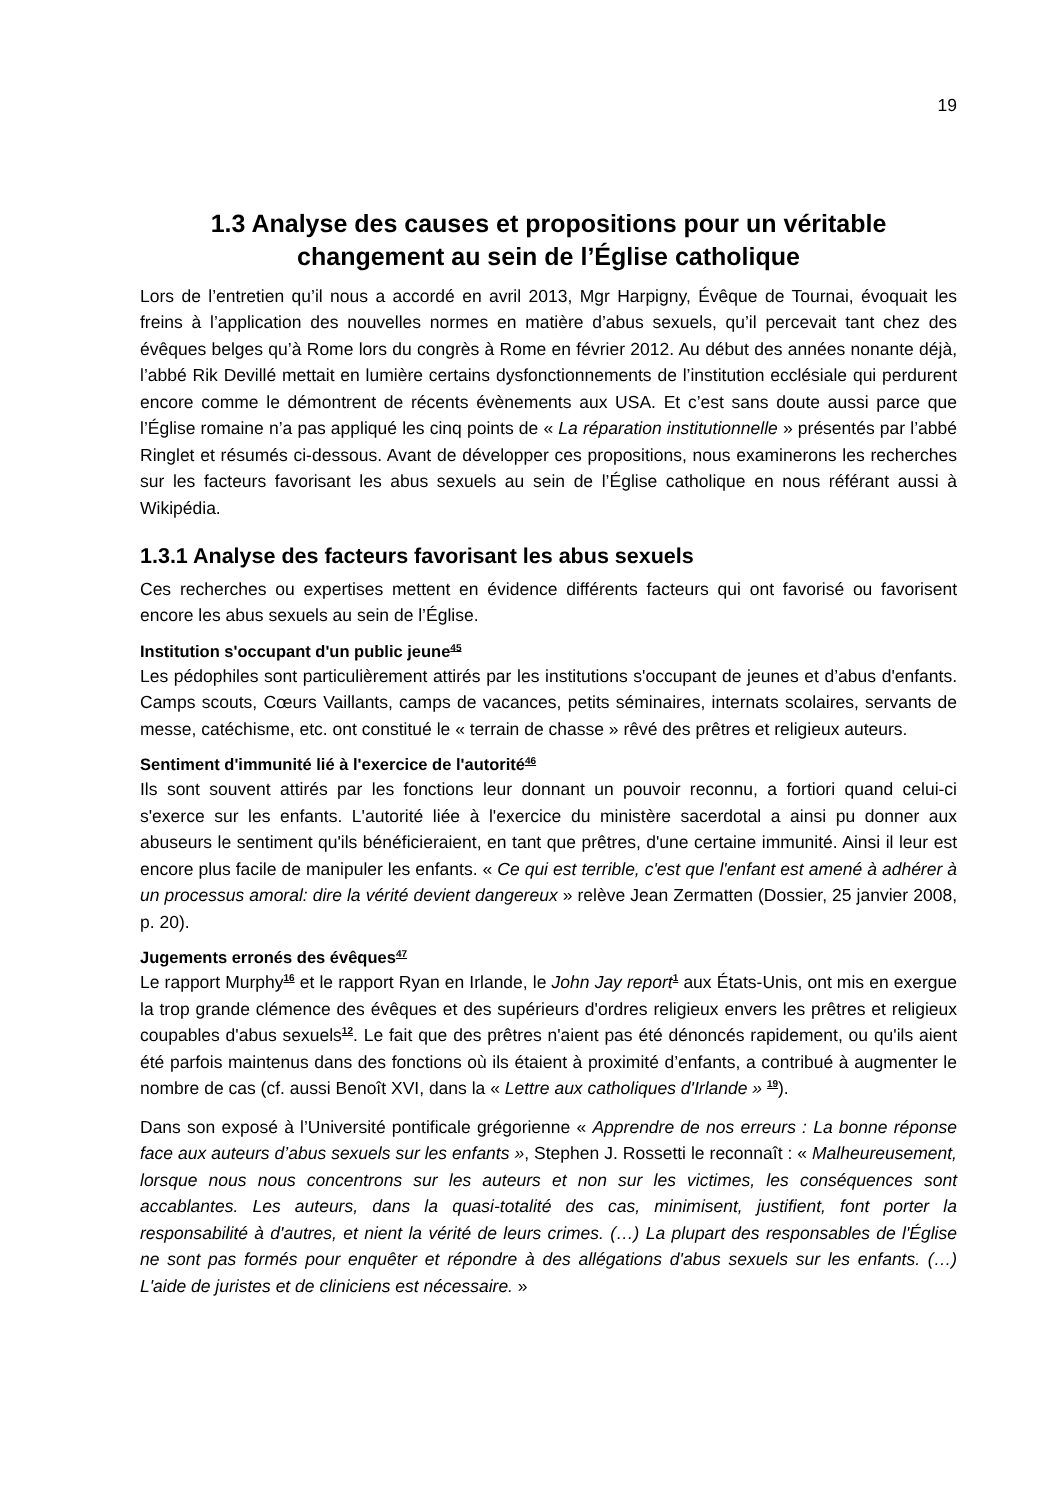19
1.3 Analyse des causes et propositions pour un véritable changement au sein de l’Église catholique
Lors de l’entretien qu’il nous a accordé en avril 2013, Mgr Harpigny, Évêque de Tournai, évoquait les freins à l’application des nouvelles normes en matière d’abus sexuels, qu’il percevait tant chez des évêques belges qu’à Rome lors du congrès à Rome en février 2012. Au début des années nonante déjà, l’abbé Rik Devillé mettait en lumière certains dysfonctionnements de l’institution ecclésiale qui perdurent encore comme le démontrent de récents évènements aux USA. Et c’est sans doute aussi parce que l’Église romaine n’a pas appliqué les cinq points de « La réparation institutionnelle » présentés par l’abbé Ringlet et résumés ci-dessous. Avant de développer ces propositions, nous examinerons les recherches sur les facteurs favorisant les abus sexuels au sein de l’Église catholique en nous référant aussi à Wikipédia.
1.3.1 Analyse des facteurs favorisant les abus sexuels
Ces recherches ou expertises mettent en évidence différents facteurs qui ont favorisé ou favorisent encore les abus sexuels au sein de l’Église.
Institution s'occupant d'un public jeune<sup>45</sup>
Les pédophiles sont particulièrement attirés par les institutions s'occupant de jeunes et d’abus d'enfants. Camps scouts, Cœurs Vaillants, camps de vacances, petits séminaires, internats scolaires, servants de messe, catéchisme, etc. ont constitué le « terrain de chasse » rêvé des prêtres et religieux auteurs.
Sentiment d'immunité lié à l'exercice de l'autorité<sup>46</sup>
Ils sont souvent attirés par les fonctions leur donnant un pouvoir reconnu, a fortiori quand celui-ci s'exerce sur les enfants. L'autorité liée à l'exercice du ministère sacerdotal a ainsi pu donner aux abuseurs le sentiment qu'ils bénéficieraient, en tant que prêtres, d'une certaine immunité. Ainsi il leur est encore plus facile de manipuler les enfants. « Ce qui est terrible, c'est que l'enfant est amené à adhérer à un processus amoral: dire la vérité devient dangereux » relève Jean Zermatten (Dossier, 25 janvier 2008, p. 20).
Jugements erronés des évêques<sup>47</sup>
Le rapport Murphy<sup>16</sup> et le rapport Ryan en Irlande, le John Jay report<sup>1</sup> aux États-Unis, ont mis en exergue la trop grande clémence des évêques et des supérieurs d'ordres religieux envers les prêtres et religieux coupables d'abus sexuels<sup>12</sup>. Le fait que des prêtres n'aient pas été dénoncés rapidement, ou qu'ils aient été parfois maintenus dans des fonctions où ils étaient à proximité d’enfants, a contribué à augmenter le nombre de cas (cf. aussi Benoît XVI, dans la « Lettre aux catholiques d'Irlande » <sup>19</sup>).
Dans son exposé à l’Université pontificale grégorienne « Apprendre de nos erreurs : La bonne réponse face aux auteurs d’abus sexuels sur les enfants », Stephen J. Rossetti le reconnaît : « Malheureusement, lorsque nous nous concentrons sur les auteurs et non sur les victimes, les conséquences sont accablantes. Les auteurs, dans la quasi-totalité des cas, minimisent, justifient, font porter la responsabilité à d'autres, et nient la vérité de leurs crimes. (…) La plupart des responsables de l'Église ne sont pas formés pour enquêter et répondre à des allégations d'abus sexuels sur les enfants. (…) L'aide de juristes et de cliniciens est nécessaire. »